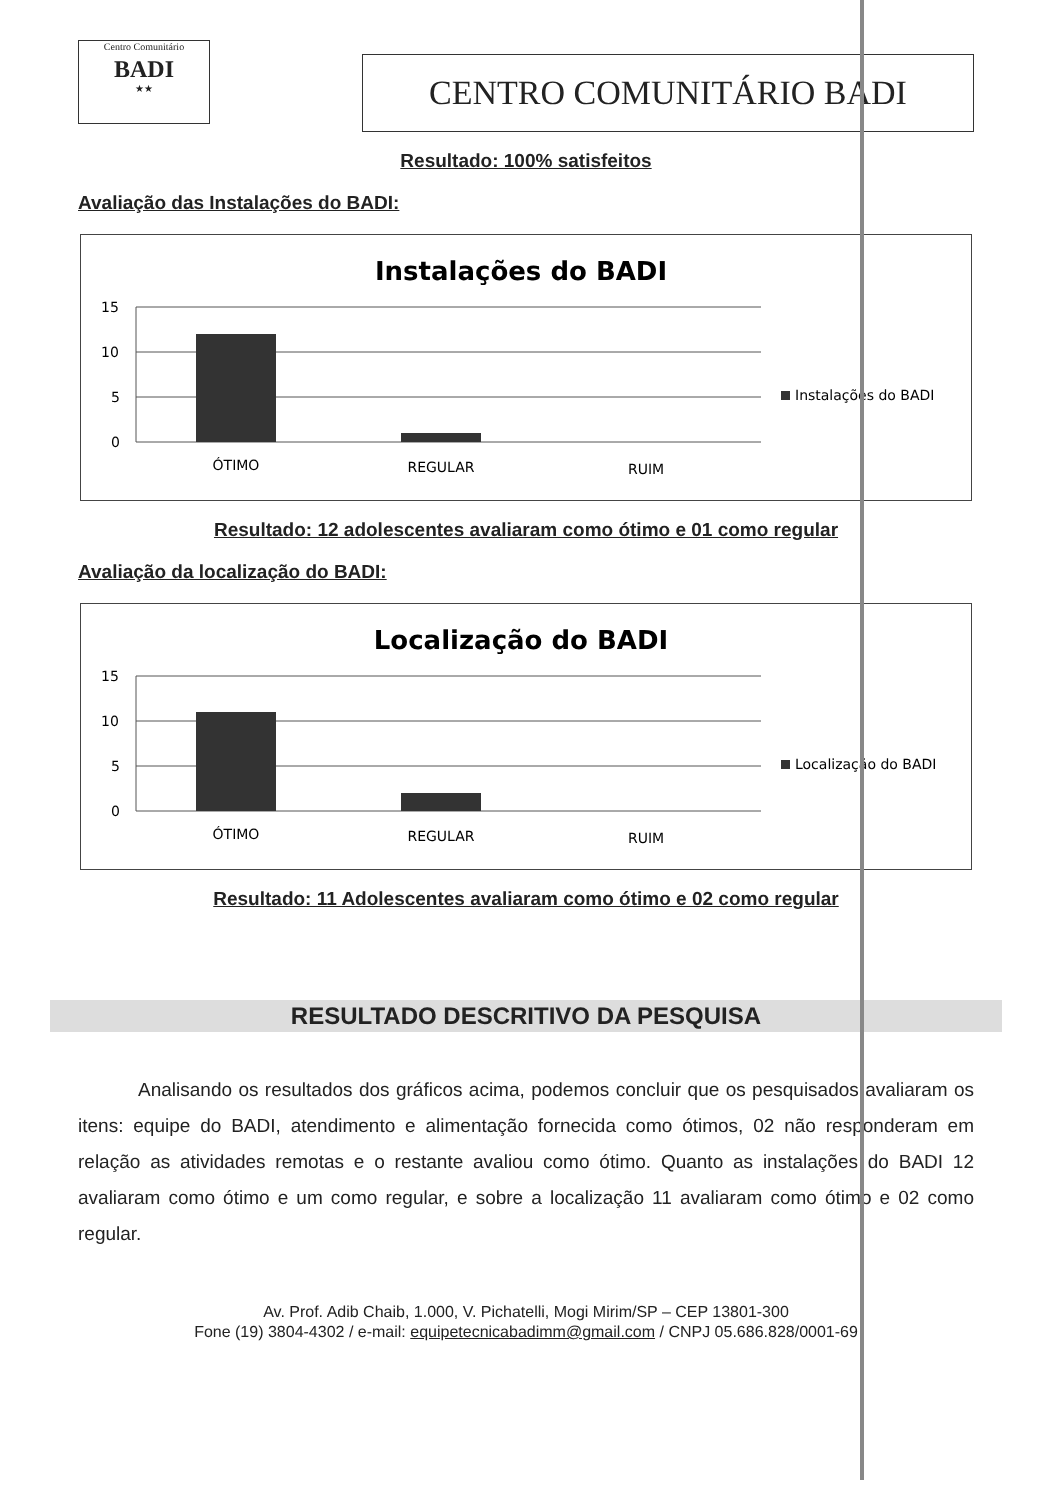Centro Comunitário
BADI
★★
CENTRO COMUNITÁRIO BADI
Resultado: 100% satisfeitos
Avaliação das Instalações do BADI:
Instalações do BADI
15
10
5
0
ÓTIMO
REGULAR
RUIM
Instalações do BADI
Resultado: 12 adolescentes avaliaram como ótimo e 01 como regular
Avaliação da localização do BADI:
Localização do BADI
15
10
5
0
ÓTIMO
REGULAR
RUIM
Localização do BADI
Resultado: 11 Adolescentes avaliaram como ótimo e 02 como regular
RESULTADO DESCRITIVO DA PESQUISA
Analisando os resultados dos gráficos acima, podemos concluir que os pesquisados avaliaram os itens: equipe do BADI, atendimento e alimentação fornecida como ótimos, 02 não responderam em relação as atividades remotas e o restante avaliou como ótimo. Quanto as instalações do BADI 12 avaliaram como ótimo e um como regular, e sobre a localização 11 avaliaram como ótimo e 02 como regular.
Av. Prof. Adib Chaib, 1.000, V. Pichatelli, Mogi Mirim/SP – CEP 13801-300
Fone (19) 3804-4302 / e-mail: equipetecnicabadimm@gmail.com / CNPJ 05.686.828/0001-69